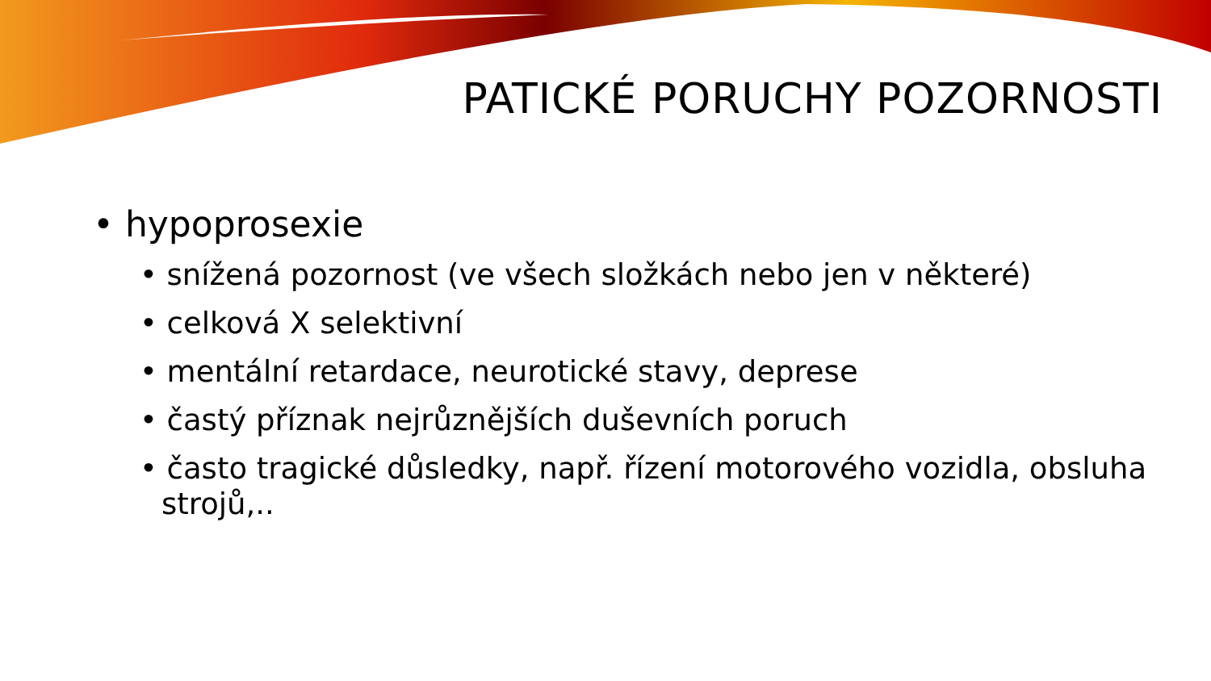PATICKÉ PORUCHY POZORNOSTI
• hypoprosexie
• snížená pozornost (ve všech složkách nebo jen v některé)
• celková X selektivní
• mentální retardace, neurotické stavy, deprese
• častý příznak nejrůznějších duševních poruch
• často tragické důsledky, např. řízení motorového vozidla, obsluha strojů,..